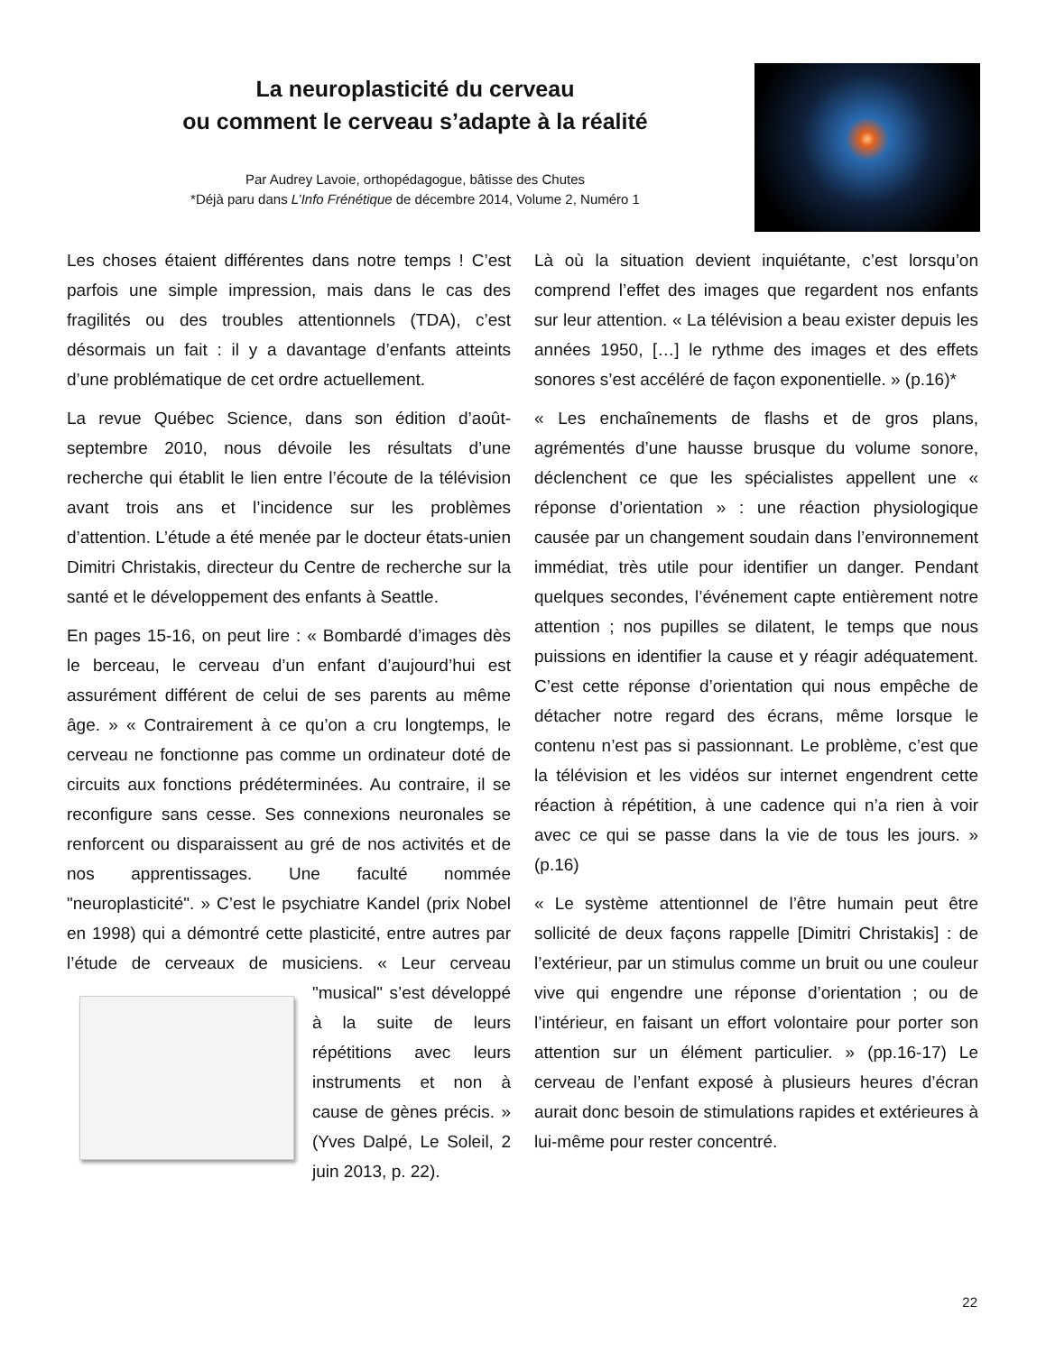La neuroplasticité du cerveau
ou comment le cerveau s’adapte à la réalité
Par Audrey Lavoie, orthopédagogue, bâtisse des Chutes
*Déjà paru dans L’Info Frénétique de décembre 2014, Volume 2, Numéro 1
Les choses étaient différentes dans notre temps ! C’est parfois une simple impression, mais dans le cas des fragilités ou des troubles attentionnels (TDA), c’est désormais un fait : il y a davantage d’enfants atteints d’une problématique de cet ordre actuellement.
La revue Québec Science, dans son édition d’août-septembre 2010, nous dévoile les résultats d’une recherche qui établit le lien entre l’écoute de la télévision avant trois ans et l’incidence sur les problèmes d’attention. L’étude a été menée par le docteur états-unien Dimitri Christakis, directeur du Centre de recherche sur la santé et le développement des enfants à Seattle.
En pages 15-16, on peut lire : « Bombardé d’images dès le berceau, le cerveau d’un enfant d’aujourd’hui est assurément différent de celui de ses parents au même âge. » « Contrairement à ce qu’on a cru longtemps, le cerveau ne fonctionne pas comme un ordinateur doté de circuits aux fonctions prédéterminées. Au contraire, il se reconfigure sans cesse. Ses connexions neuronales se renforcent ou disparaissent au gré de nos activités et de nos apprentissages. Une faculté nommée "neuroplasticité". » C’est le psychiatre Kandel (prix Nobel en 1998) qui a démontré cette plasticité, entre autres par l’étude de cerveaux de musiciens. « Leur cerveau "musical" s’est développé à la suite de leurs répétitions avec leurs instruments et non à cause de gènes précis. » (Yves Dalpé, Le Soleil, 2 juin 2013, p. 22).
Là où la situation devient inquiétante, c’est lorsqu’on comprend l’effet des images que regardent nos enfants sur leur attention. « La télévision a beau exister depuis les années 1950, […] le rythme des images et des effets sonores s’est accéléré de façon exponentielle. » (p.16)*
« Les enchaînements de flashs et de gros plans, agrémentés d’une hausse brusque du volume sonore, déclenchent ce que les spécialistes appellent une « réponse d’orientation » : une réaction physiologique causée par un changement soudain dans l’environnement immédiat, très utile pour identifier un danger. Pendant quelques secondes, l’événement capte entièrement notre attention ; nos pupilles se dilatent, le temps que nous puissions en identifier la cause et y réagir adéquatement. C’est cette réponse d’orientation qui nous empêche de détacher notre regard des écrans, même lorsque le contenu n’est pas si passionnant. Le problème, c’est que la télévision et les vidéos sur internet engendrent cette réaction à répétition, à une cadence qui n’a rien à voir avec ce qui se passe dans la vie de tous les jours. » (p.16)
« Le système attentionnel de l’être humain peut être sollicité de deux façons rappelle [Dimitri Christakis] : de l’extérieur, par un stimulus comme un bruit ou une couleur vive qui engendre une réponse d’orientation ; ou de l’intérieur, en faisant un effort volontaire pour porter son attention sur un élément particulier. » (pp.16-17) Le cerveau de l’enfant exposé à plusieurs heures d’écran aurait donc besoin de stimulations rapides et extérieures à lui-même pour rester concentré.
22